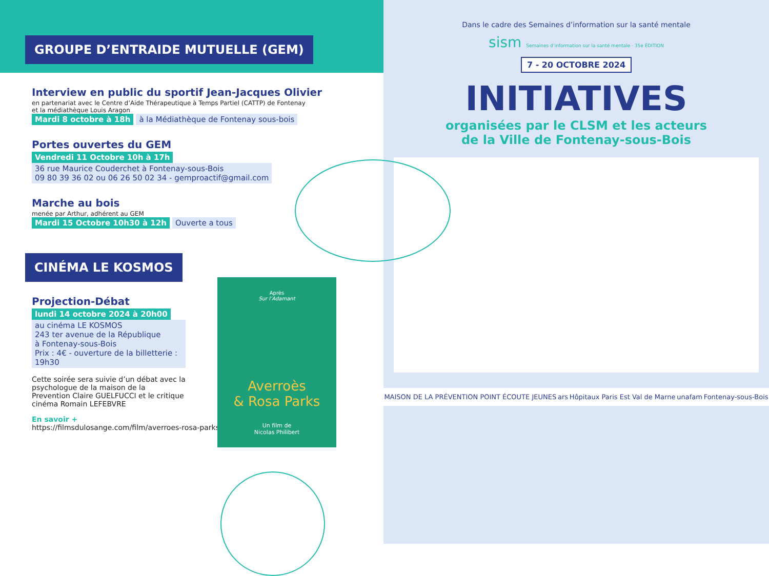GROUPE D’ENTRAIDE MUTUELLE (GEM)
Interview en public du sportif Jean-Jacques Olivier
en partenariat avec le Centre d’Aide Thérapeutique à Temps Partiel (CATTP) de Fontenay
et la médiathèque Louis Aragon
Mardi 8 octobre à 18h à la Médiathèque de Fontenay sous-bois
Portes ouvertes du GEM
Vendredi 11 Octobre 10h à 17h
36 rue Maurice Couderchet à Fontenay-sous-Bois
09 80 39 36 02 ou 06 26 50 02 34 - gemproactif@gmail.com
Marche au bois
menée par Arthur, adhérent au GEM
Mardi 15 Octobre 10h30 à 12h Ouverte a tous
CINÉMA LE KOSMOS
Projection-Débat
lundi 14 octobre 2024 à 20h00
au cinéma LE KOSMOS
243 ter avenue de la République
à Fontenay-sous-Bois
Prix : 4€ - ouverture de la billetterie : 19h30
Cette soirée sera suivie d’un débat avec la psychologue de la maison de la Prevention Claire GUELFUCCI et le critique cinéma Romain LEFEBVRE
En savoir +
https://filmsdulosange.com/film/averroes-rosa-parks/
Après
Sur l’Adamant
Averroès
& Rosa Parks
Un film de
Nicolas Philibert
Dans le cadre des Semaines d’information sur la santé mentale
sism Semaines d’information sur la santé mentale · 35e ÉDITION
7 - 20 OCTOBRE 2024
INITIATIVES
organisées par le CLSM et les acteurs
de la Ville de Fontenay-sous-Bois
MAISON DE LA PRÉVENTION POINT ÉCOUTE JEUNES ars Hôpitaux Paris Est Val de Marne unafam Fontenay-sous-Bois